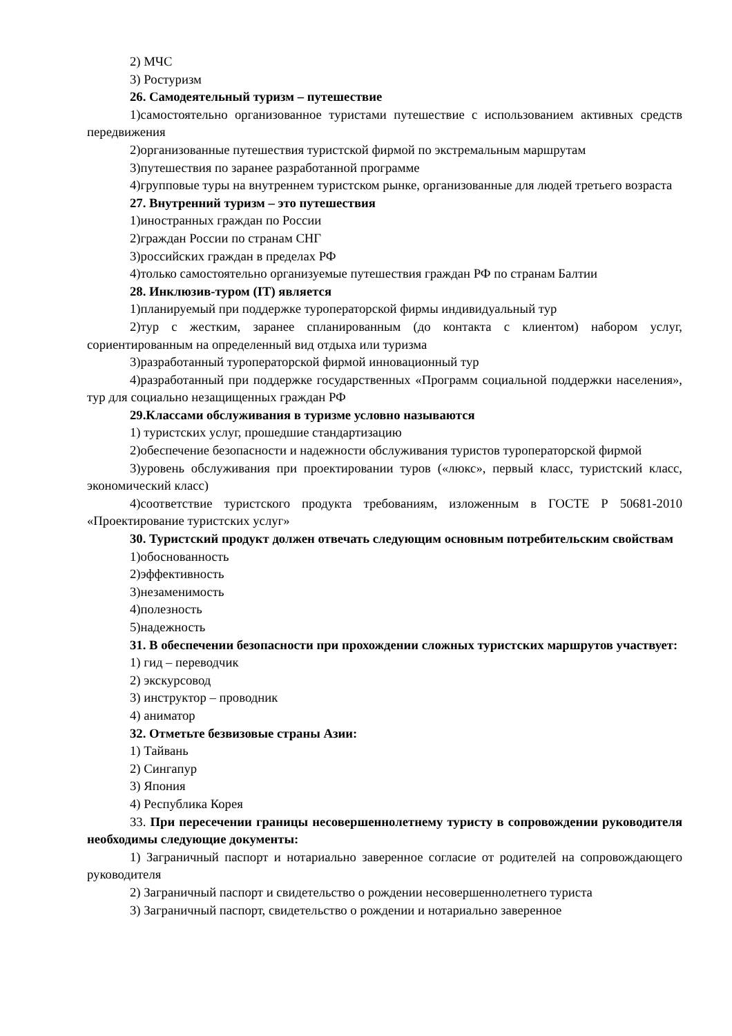2) МЧС
3) Ростуризм
26. Самодеятельный туризм – путешествие
1)самостоятельно организованное туристами путешествие с использованием активных средств передвижения
2)организованные путешествия туристской фирмой по экстремальным маршрутам
3)путешествия по заранее разработанной программе
4)групповые туры на внутреннем туристском рынке, организованные для людей третьего возраста
27. Внутренний туризм – это путешествия
1)иностранных граждан по России
2)граждан России по странам СНГ
3)российских граждан в пределах РФ
4)только самостоятельно организуемые путешествия граждан РФ по странам Балтии
28. Инклюзив-туром (IT) является
1)планируемый при поддержке туроператорской фирмы индивидуальный тур
2)тур с жестким, заранее спланированным (до контакта с клиентом) набором услуг, сориентированным на определенный вид отдыха или туризма
3)разработанный туроператорской фирмой инновационный тур
4)разработанный при поддержке государственных «Программ социальной поддержки населения», тур для социально незащищенных граждан РФ
29.Классами обслуживания в туризме условно называются
1) туристских услуг, прошедшие стандартизацию
2)обеспечение безопасности и надежности обслуживания туристов туроператорской фирмой
3)уровень обслуживания при проектировании туров («люкс», первый класс, туристский класс, экономический класс)
4)соответствие туристского продукта требованиям, изложенным в ГОСТЕ Р 50681-2010 «Проектирование туристских услуг»
30. Туристский продукт должен отвечать следующим основным потребительским свойствам
1)обоснованность
2)эффективность
3)незаменимость
4)полезность
5)надежность
31. В обеспечении безопасности при прохождении сложных туристских маршрутов участвует:
1) гид – переводчик
2) экскурсовод
3) инструктор – проводник
4) аниматор
32. Отметьте безвизовые страны Азии:
1) Тайвань
2) Сингапур
3) Япония
4) Республика Корея
33. При пересечении границы несовершеннолетнему туристу в сопровождении руководителя необходимы следующие документы:
1) Заграничный паспорт и нотариально заверенное согласие от родителей на сопровождающего руководителя
2) Заграничный паспорт и свидетельство о рождении несовершеннолетнего туриста
3) Заграничный паспорт, свидетельство о рождении и нотариально заверенное